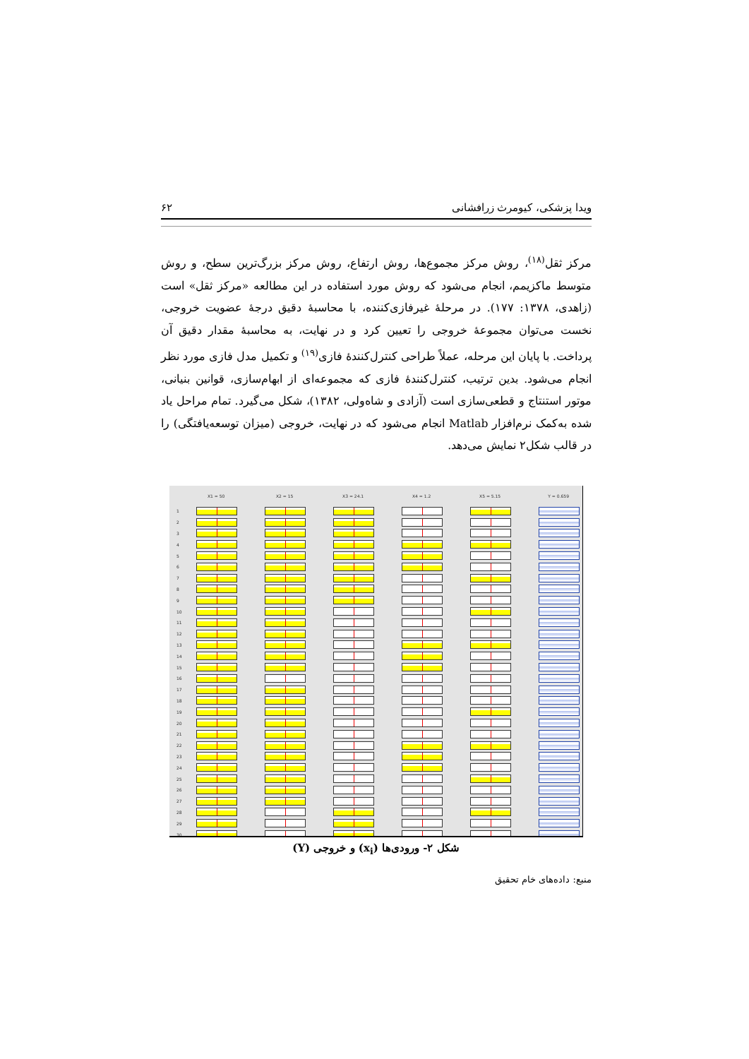۶۲ ویدا پزشکی، کیومرث زرافشانی
مرکز ثقل<sup>(۱۸)</sup>، روش مرکز مجموع‌ها، روش ارتفاع، روش مرکز بزرگ‌ترین سطح، و روش متوسط ماکزیمم، انجام می‌شود که روش مورد استفاده در این مطالعه «مرکز ثقل» است (زاهدی، ۱۳۷۸: ۱۷۷). در مرحلهٔ غیرفازی‌کننده، با محاسبهٔ دقیق درجهٔ عضویت خروجی، نخست می‌توان مجموعهٔ خروجی را تعیین کرد و در نهایت، به محاسبهٔ مقدار دقیق آن پرداخت. با پایان این مرحله، عملاً طراحی کنترل‌کنندهٔ فازی<sup>(۱۹)</sup> و تکمیل مدل فازی مورد نظر انجام می‌شود. بدین ترتیب، کنترل‌کنندهٔ فازی که مجموعه‌ای از ابهام‌سازی، قوانین بنیانی، موتور استنتاج و قطعی‌سازی است (آزادی و شاه‌ولی، ۱۳۸۲)، شکل می‌گیرد. تمام مراحل یاد شده به‌کمک نرم‌افزار Matlab انجام می‌شود که در نهایت، خروجی (میزان توسعه‌یافتگی) را در قالب شکل۲ نمایش می‌دهد.
| | X1 = 50 | X2 = 15 | X3 = 24.1 | X4 = 1.2 | X5 = 5.15 | Y = 0.659 |
| --- | --- | --- | --- | --- | --- | --- |
| 1 | | | | | | |
| 2 | | | | | | |
| 3 | | | | | | |
| 4 | | | | | | |
| 5 | | | | | | |
| 6 | | | | | | |
| 7 | | | | | | |
| 8 | | | | | | |
| 9 | | | | | | |
| 10 | | | | | | |
| 11 | | | | | | |
| 12 | | | | | | |
| 13 | | | | | | |
| 14 | | | | | | |
| 15 | | | | | | |
| 16 | | | | | | |
| 17 | | | | | | |
| 18 | | | | | | |
| 19 | | | | | | |
| 20 | | | | | | |
| 21 | | | | | | |
| 22 | | | | | | |
| 23 | | | | | | |
| 24 | | | | | | |
| 25 | | | | | | |
| 26 | | | | | | |
| 27 | | | | | | |
| 28 | | | | | | |
| 29 | | | | | | |
| 30 | | | | | | |
شکل ۲- ورودی‌ها (x<sub>i</sub>) و خروجی (Y)
منبع: داده‌های خام تحقیق